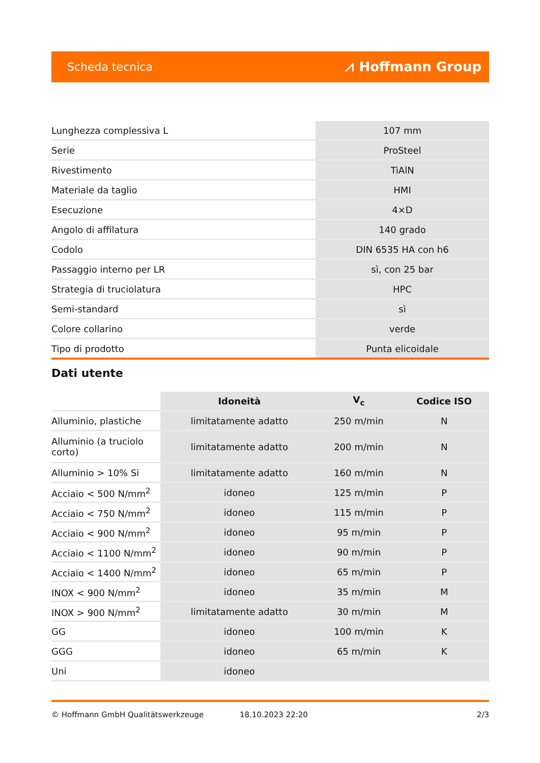Scheda tecnica ⩘ Hoffmann Group
| Lunghezza complessiva L | 107 mm |
| Serie | ProSteel |
| Rivestimento | TiAlN |
| Materiale da taglio | HMI |
| Esecuzione | 4×D |
| Angolo di affilatura | 140 grado |
| Codolo | DIN 6535 HA con h6 |
| Passaggio interno per LR | sì, con 25 bar |
| Strategia di truciolatura | HPC |
| Semi-standard | sì |
| Colore collarino | verde |
| Tipo di prodotto | Punta elicoidale |
Dati utente
| | Idoneità | V<sub>c</sub> | Codice ISO |
| --- | --- | --- | --- |
| Alluminio, plastiche | limitatamente adatto | 250 m/min | N |
| Alluminio (a truciolo corto) | limitatamente adatto | 200 m/min | N |
| Alluminio > 10% Si | limitatamente adatto | 160 m/min | N |
| Acciaio < 500 N/mm<sup>2</sup> | idoneo | 125 m/min | P |
| Acciaio < 750 N/mm<sup>2</sup> | idoneo | 115 m/min | P |
| Acciaio < 900 N/mm<sup>2</sup> | idoneo | 95 m/min | P |
| Acciaio < 1100 N/mm<sup>2</sup> | idoneo | 90 m/min | P |
| Acciaio < 1400 N/mm<sup>2</sup> | idoneo | 65 m/min | P |
| INOX < 900 N/mm<sup>2</sup> | idoneo | 35 m/min | M |
| INOX > 900 N/mm<sup>2</sup> | limitatamente adatto | 30 m/min | M |
| GG | idoneo | 100 m/min | K |
| GGG | idoneo | 65 m/min | K |
| Uni | idoneo | | |
© Hoffmann GmbH Qualitätswerkzeuge 18.10.2023 22:20 2/3